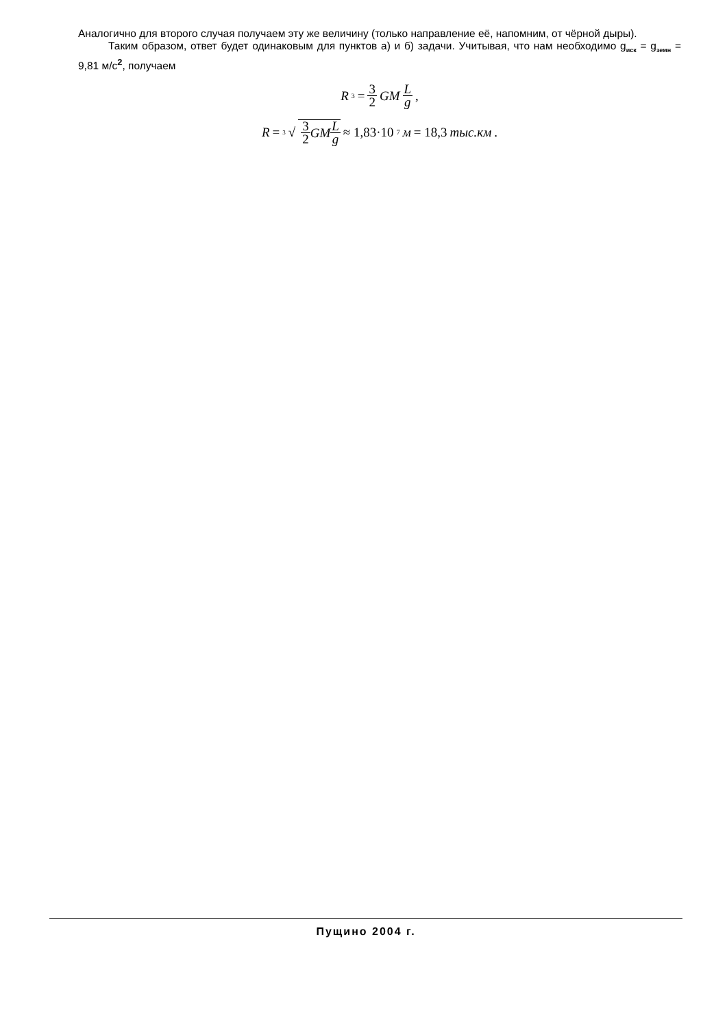Аналогично для второго случая получаем эту же величину (только направление её, напомним, от чёрной дыры).
Таким образом, ответ будет одинаковым для пунктов а) и б) задачи. Учитывая, что нам необходимо g<sub>иск</sub> = g<sub>земн</sub> = 9,81 м/с<sup>2</sup>, получаем
R<sup>3</sup> = 3 2 GM L g ,
R = <sup>3</sup>√ 3 2 GM L g ≈ 1,83·10<sup>7</sup> м = 18,3 тыс.км .
Пущино 2004 г.